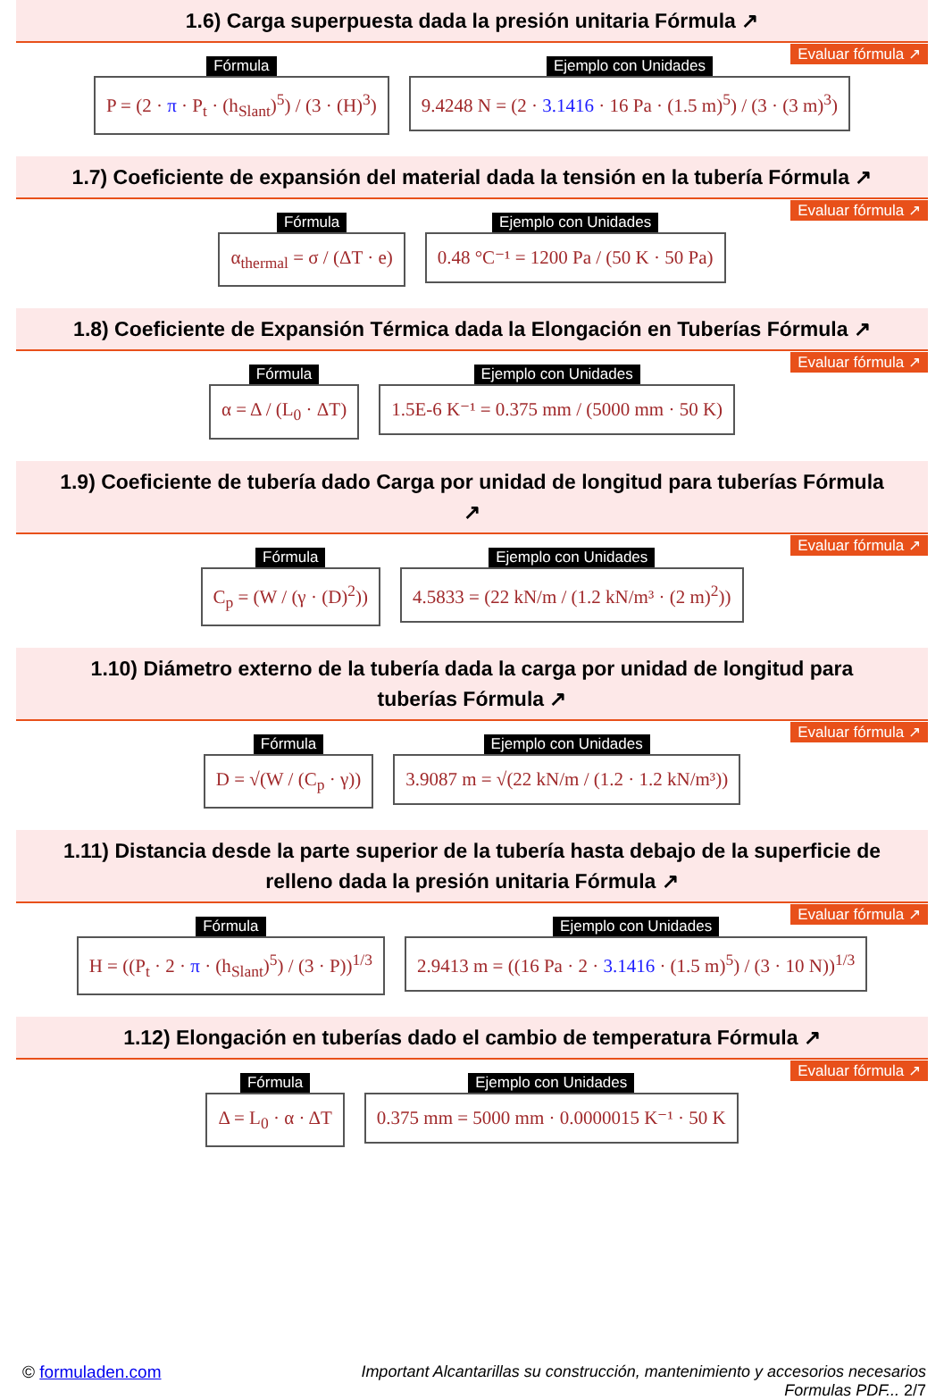1.6) Carga superpuesta dada la presión unitaria Fórmula ↗
Evaluar fórmula ↗
Fórmula
P = (2 · π · P<sub>t</sub> · (h<sub>Slant</sub>)<sup>5</sup>) / (3 · (H)<sup>3</sup>)
Ejemplo con Unidades
9.4248 N = (2 · 3.1416 · 16 Pa · (1.5 m)<sup>5</sup>) / (3 · (3 m)<sup>3</sup>)
1.7) Coeficiente de expansión del material dada la tensión en la tubería Fórmula ↗
Evaluar fórmula ↗
Fórmula
α<sub>thermal</sub> = σ / (ΔT · e)
Ejemplo con Unidades
0.48 °C⁻¹ = 1200 Pa / (50 K · 50 Pa)
1.8) Coeficiente de Expansión Térmica dada la Elongación en Tuberías Fórmula ↗
Evaluar fórmula ↗
Fórmula
α = Δ / (L<sub>0</sub> · ΔT)
Ejemplo con Unidades
1.5E-6 K⁻¹ = 0.375 mm / (5000 mm · 50 K)
1.9) Coeficiente de tubería dado Carga por unidad de longitud para tuberías Fórmula ↗
Evaluar fórmula ↗
Fórmula
C<sub>p</sub> = (W / (γ · (D)<sup>2</sup>))
Ejemplo con Unidades
4.5833 = (22 kN/m / (1.2 kN/m³ · (2 m)<sup>2</sup>))
1.10) Diámetro externo de la tubería dada la carga por unidad de longitud para tuberías Fórmula ↗
Evaluar fórmula ↗
Fórmula
D = √(W / (C<sub>p</sub> · γ))
Ejemplo con Unidades
3.9087 m = √(22 kN/m / (1.2 · 1.2 kN/m³))
1.11) Distancia desde la parte superior de la tubería hasta debajo de la superficie de relleno dada la presión unitaria Fórmula ↗
Evaluar fórmula ↗
Fórmula
H = ((P<sub>t</sub> · 2 · π · (h<sub>Slant</sub>)<sup>5</sup>) / (3 · P))<sup>1/3</sup>
Ejemplo con Unidades
2.9413 m = ((16 Pa · 2 · 3.1416 · (1.5 m)<sup>5</sup>) / (3 · 10 N))<sup>1/3</sup>
1.12) Elongación en tuberías dado el cambio de temperatura Fórmula ↗
Evaluar fórmula ↗
Fórmula
Δ = L<sub>0</sub> · α · ΔT
Ejemplo con Unidades
0.375 mm = 5000 mm · 0.0000015 K⁻¹ · 50 K
© formuladen.com Important Alcantarillas su construcción, mantenimiento y accesorios necesarios
Formulas PDF... 2/7